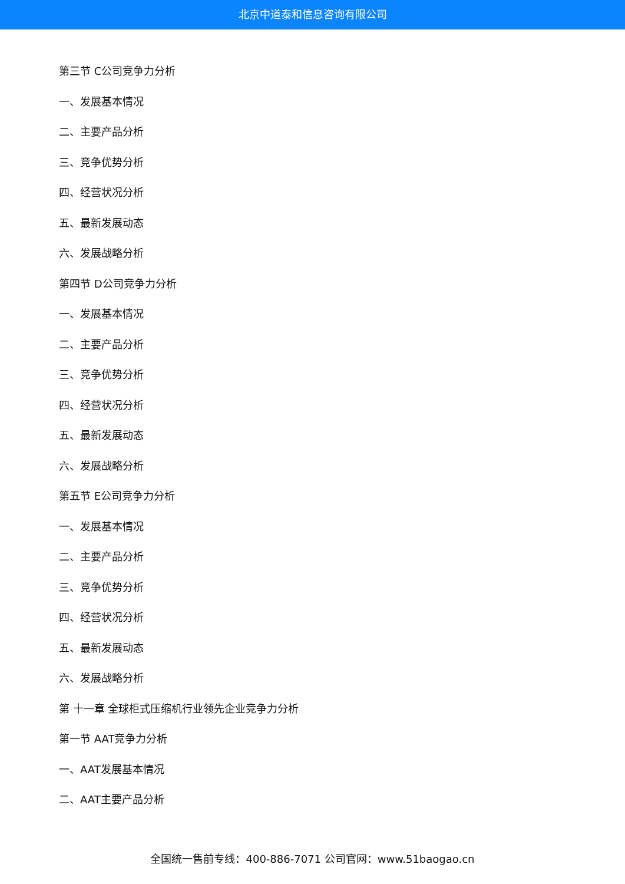北京中道泰和信息咨询有限公司
第三节 C公司竞争力分析
一、发展基本情况
二、主要产品分析
三、竞争优势分析
四、经营状况分析
五、最新发展动态
六、发展战略分析
第四节 D公司竞争力分析
一、发展基本情况
二、主要产品分析
三、竞争优势分析
四、经营状况分析
五、最新发展动态
六、发展战略分析
第五节 E公司竞争力分析
一、发展基本情况
二、主要产品分析
三、竞争优势分析
四、经营状况分析
五、最新发展动态
六、发展战略分析
第 十一章 全球柜式压缩机行业领先企业竞争力分析
第一节 AAT竞争力分析
一、AAT发展基本情况
二、AAT主要产品分析
全国统一售前专线：400-886-7071 公司官网：www.51baogao.cn